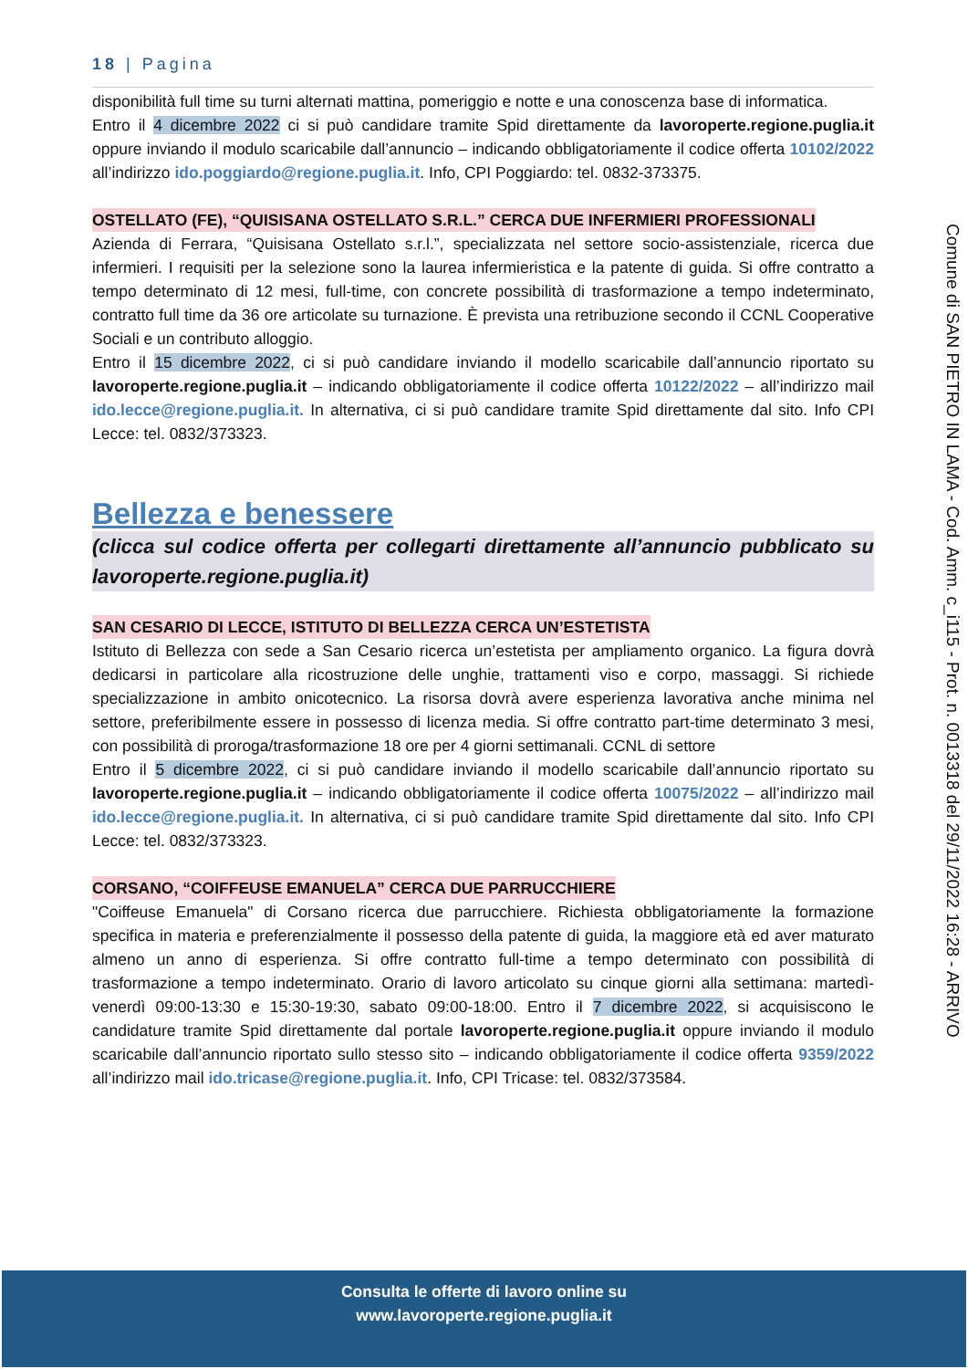18 | Pagina
disponibilità full time su turni alternati mattina, pomeriggio e notte e una conoscenza base di informatica.
Entro il 4 dicembre 2022 ci si può candidare tramite Spid direttamente da lavoroperte.regione.puglia.it oppure inviando il modulo scaricabile dall’annuncio – indicando obbligatoriamente il codice offerta 10102/2022 all’indirizzo ido.poggiardo@regione.puglia.it. Info, CPI Poggiardo: tel. 0832-373375.
OSTELLATO (FE), “QUISISANA OSTELLATO S.R.L.” CERCA DUE INFERMIERI PROFESSIONALI
Azienda di Ferrara, “Quisisana Ostellato s.r.l.”, specializzata nel settore socio-assistenziale, ricerca due infermieri. I requisiti per la selezione sono la laurea infermieristica e la patente di guida. Si offre contratto a tempo determinato di 12 mesi, full-time, con concrete possibilità di trasformazione a tempo indeterminato, contratto full time da 36 ore articolate su turnazione. È prevista una retribuzione secondo il CCNL Cooperative Sociali e un contributo alloggio.
Entro il 15 dicembre 2022, ci si può candidare inviando il modello scaricabile dall’annuncio riportato su lavoroperte.regione.puglia.it – indicando obbligatoriamente il codice offerta 10122/2022 – all’indirizzo mail ido.lecce@regione.puglia.it. In alternativa, ci si può candidare tramite Spid direttamente dal sito. Info CPI Lecce: tel. 0832/373323.
Bellezza e benessere
(clicca sul codice offerta per collegarti direttamente all’annuncio pubblicato su lavoroperte.regione.puglia.it)
SAN CESARIO DI LECCE, ISTITUTO DI BELLEZZA CERCA UN’ESTETISTA
Istituto di Bellezza con sede a San Cesario ricerca un’estetista per ampliamento organico. La figura dovrà dedicarsi in particolare alla ricostruzione delle unghie, trattamenti viso e corpo, massaggi. Si richiede specializzazione in ambito onicotecnico. La risorsa dovrà avere esperienza lavorativa anche minima nel settore, preferibilmente essere in possesso di licenza media. Si offre contratto part-time determinato 3 mesi, con possibilità di proroga/trasformazione 18 ore per 4 giorni settimanali. CCNL di settore
Entro il 5 dicembre 2022, ci si può candidare inviando il modello scaricabile dall’annuncio riportato su lavoroperte.regione.puglia.it – indicando obbligatoriamente il codice offerta 10075/2022 – all’indirizzo mail ido.lecce@regione.puglia.it. In alternativa, ci si può candidare tramite Spid direttamente dal sito. Info CPI Lecce: tel. 0832/373323.
CORSANO, “COIFFEUSE EMANUELA” CERCA DUE PARRUCCHIERE
"Coiffeuse Emanuela" di Corsano ricerca due parrucchiere. Richiesta obbligatoriamente la formazione specifica in materia e preferenzialmente il possesso della patente di guida, la maggiore età ed aver maturato almeno un anno di esperienza. Si offre contratto full-time a tempo determinato con possibilità di trasformazione a tempo indeterminato. Orario di lavoro articolato su cinque giorni alla settimana: martedì-venerdì 09:00-13:30 e 15:30-19:30, sabato 09:00-18:00. Entro il 7 dicembre 2022, si acquisiscono le candidature tramite Spid direttamente dal portale lavoroperte.regione.puglia.it oppure inviando il modulo scaricabile dall’annuncio riportato sullo stesso sito – indicando obbligatoriamente il codice offerta 9359/2022 all’indirizzo mail ido.tricase@regione.puglia.it. Info, CPI Tricase: tel. 0832/373584.
Comune di SAN PIETRO IN LAMA - Cod. Amm. c_i115 - Prot. n. 0013318 del 29/11/2022 16:28 - ARRIVO
Consulta le offerte di lavoro online su
www.lavoroperte.regione.puglia.it